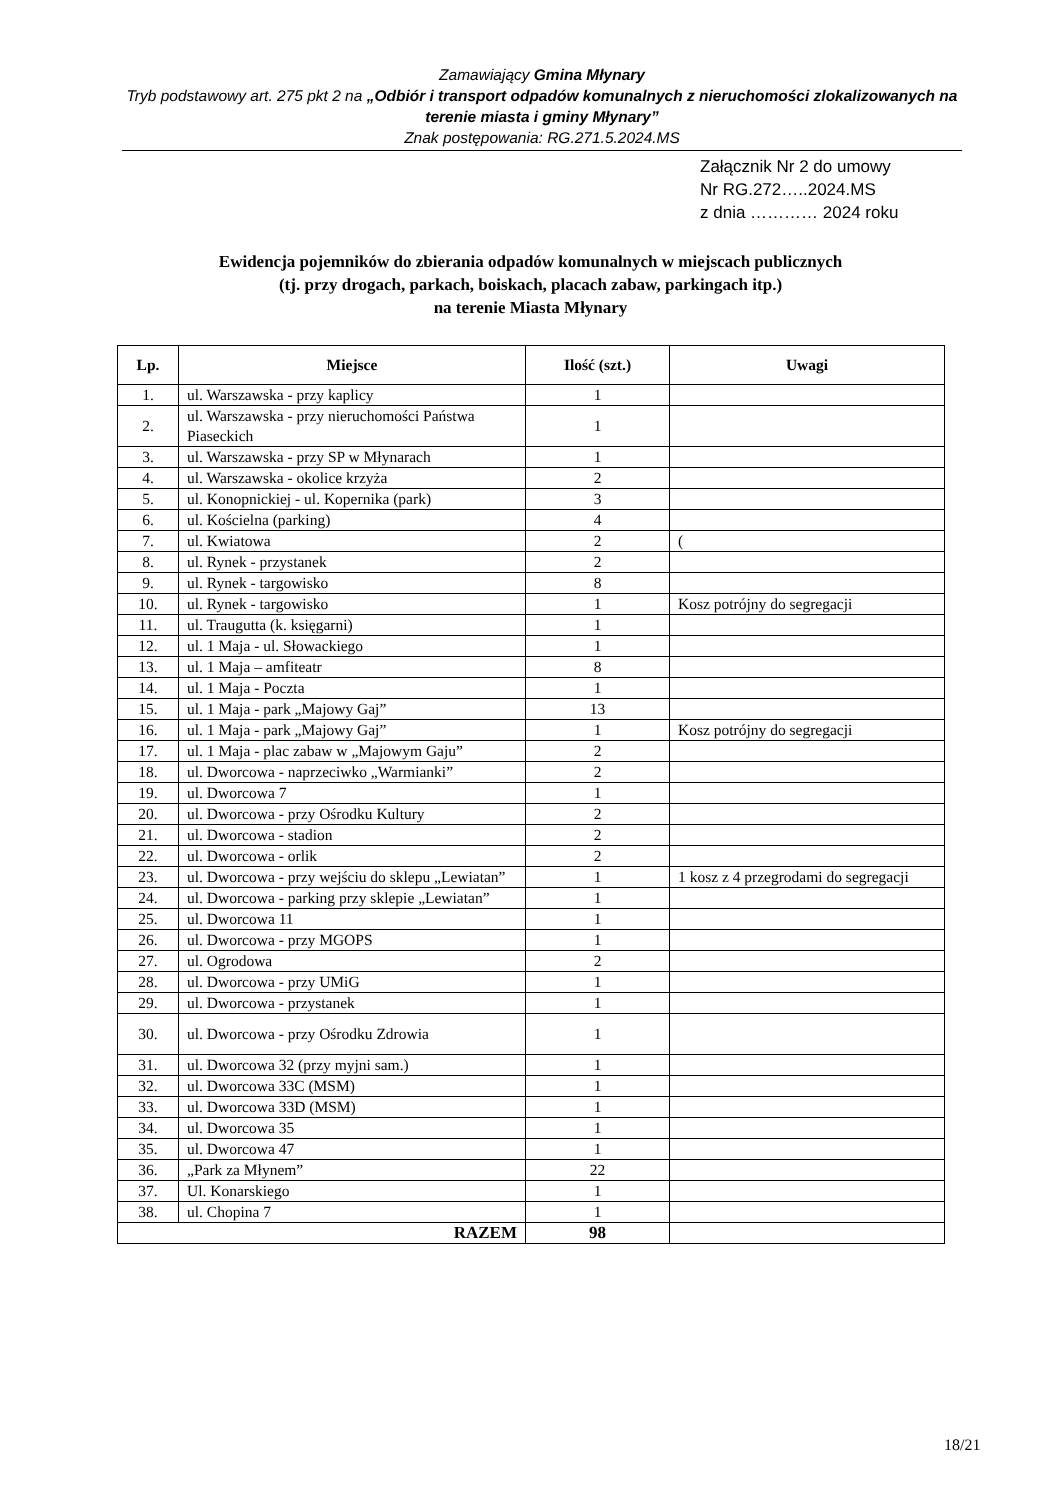Zamawiający Gmina Młynary
Tryb podstawowy art. 275 pkt 2 na „Odbiór i transport odpadów komunalnych z nieruchomości zlokalizowanych na terenie miasta i gminy Młynary”
Znak postępowania: RG.271.5.2024.MS
Załącznik Nr 2 do umowy
Nr RG.272…..2024.MS
z dnia ………… 2024 roku
Ewidencja pojemników do zbierania odpadów komunalnych w miejscach publicznych
(tj. przy drogach, parkach, boiskach, placach zabaw, parkingach itp.)
na terenie Miasta Młynary
| Lp. | Miejsce | Ilość (szt.) | Uwagi |
| --- | --- | --- | --- |
| 1. | ul. Warszawska - przy kaplicy | 1 | |
| 2. | ul. Warszawska - przy nieruchomości Państwa Piaseckich | 1 | |
| 3. | ul. Warszawska - przy SP w Młynarach | 1 | |
| 4. | ul. Warszawska - okolice krzyża | 2 | |
| 5. | ul. Konopnickiej - ul. Kopernika (park) | 3 | |
| 6. | ul. Kościelna (parking) | 4 | |
| 7. | ul. Kwiatowa | 2 | ( |
| 8. | ul. Rynek - przystanek | 2 | |
| 9. | ul. Rynek - targowisko | 8 | |
| 10. | ul. Rynek - targowisko | 1 | Kosz potrójny do segregacji |
| 11. | ul. Traugutta (k. księgarni) | 1 | |
| 12. | ul. 1 Maja - ul. Słowackiego | 1 | |
| 13. | ul. 1 Maja – amfiteatr | 8 | |
| 14. | ul. 1 Maja - Poczta | 1 | |
| 15. | ul. 1 Maja - park „Majowy Gaj” | 13 | |
| 16. | ul. 1 Maja - park „Majowy Gaj” | 1 | Kosz potrójny do segregacji |
| 17. | ul. 1 Maja - plac zabaw w „Majowym Gaju” | 2 | |
| 18. | ul. Dworcowa - naprzeciwko „Warmianki” | 2 | |
| 19. | ul. Dworcowa 7 | 1 | |
| 20. | ul. Dworcowa - przy Ośrodku Kultury | 2 | |
| 21. | ul. Dworcowa - stadion | 2 | |
| 22. | ul. Dworcowa - orlik | 2 | |
| 23. | ul. Dworcowa - przy wejściu do sklepu „Lewiatan” | 1 | 1 kosz z 4 przegrodami do segregacji |
| 24. | ul. Dworcowa - parking przy sklepie „Lewiatan” | 1 | |
| 25. | ul. Dworcowa 11 | 1 | |
| 26. | ul. Dworcowa - przy MGOPS | 1 | |
| 27. | ul. Ogrodowa | 2 | |
| 28. | ul. Dworcowa - przy UMiG | 1 | |
| 29. | ul. Dworcowa - przystanek | 1 | |
| 30. | ul. Dworcowa - przy Ośrodku Zdrowia | 1 | |
| 31. | ul. Dworcowa 32 (przy myjni sam.) | 1 | |
| 32. | ul. Dworcowa 33C (MSM) | 1 | |
| 33. | ul. Dworcowa 33D (MSM) | 1 | |
| 34. | ul. Dworcowa 35 | 1 | |
| 35. | ul. Dworcowa 47 | 1 | |
| 36. | „Park za Młynem” | 22 | |
| 37. | Ul. Konarskiego | 1 | |
| 38. | ul. Chopina 7 | 1 | |
| RAZEM | | 98 | |
18/21